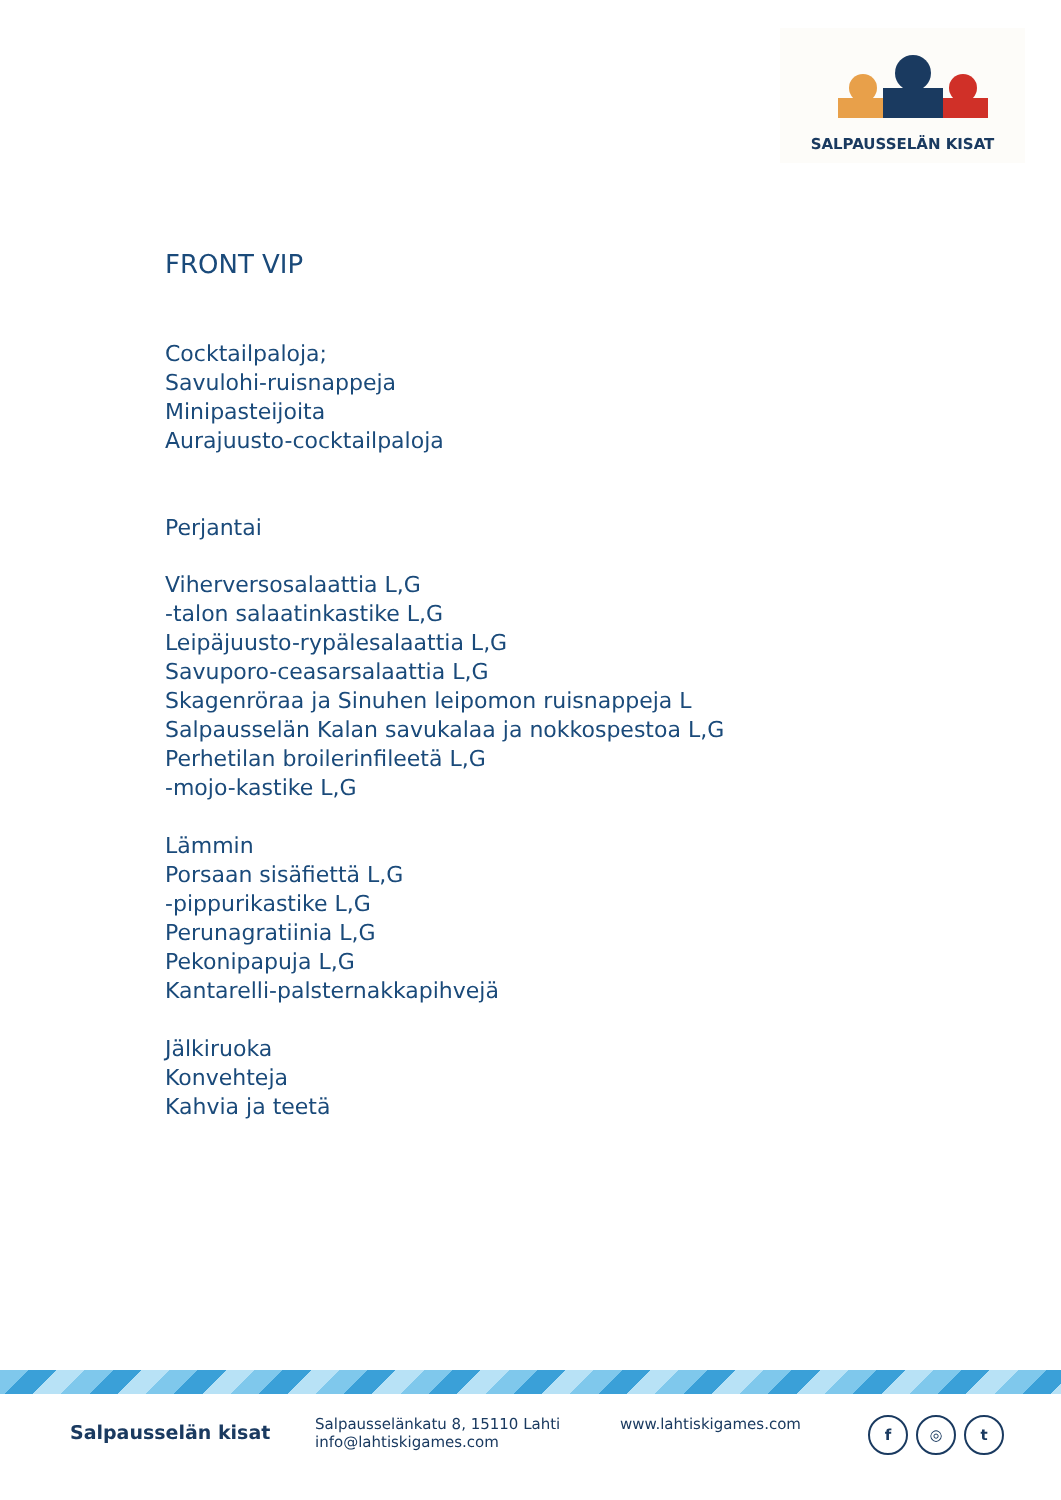SALPAUSSELÄN KISAT
FRONT VIP
Cocktailpaloja;
Savulohi-ruisnappeja
Minipasteijoita
Aurajuusto-cocktailpaloja
Perjantai
Viherversosalaattia L,G
-talon salaatinkastike L,G
Leipäjuusto-rypälesalaattia L,G
Savuporo-ceasarsalaattia L,G
Skagenröraa ja Sinuhen leipomon ruisnappeja L
Salpausselän Kalan savukalaa ja nokkospestoa L,G
Perhetilan broilerinfileetä L,G
-mojo-kastike L,G
Lämmin
Porsaan sisäfiettä L,G
-pippurikastike L,G
Perunagratiinia L,G
Pekonipapuja L,G
Kantarelli-palsternakkapihvejä
Jälkiruoka
Konvehteja
Kahvia ja teetä
Salpausselän kisat
Salpausselänkatu 8, 15110 Lahti
info@lahtiskigames.com
www.lahtiskigames.com
f ◎ t